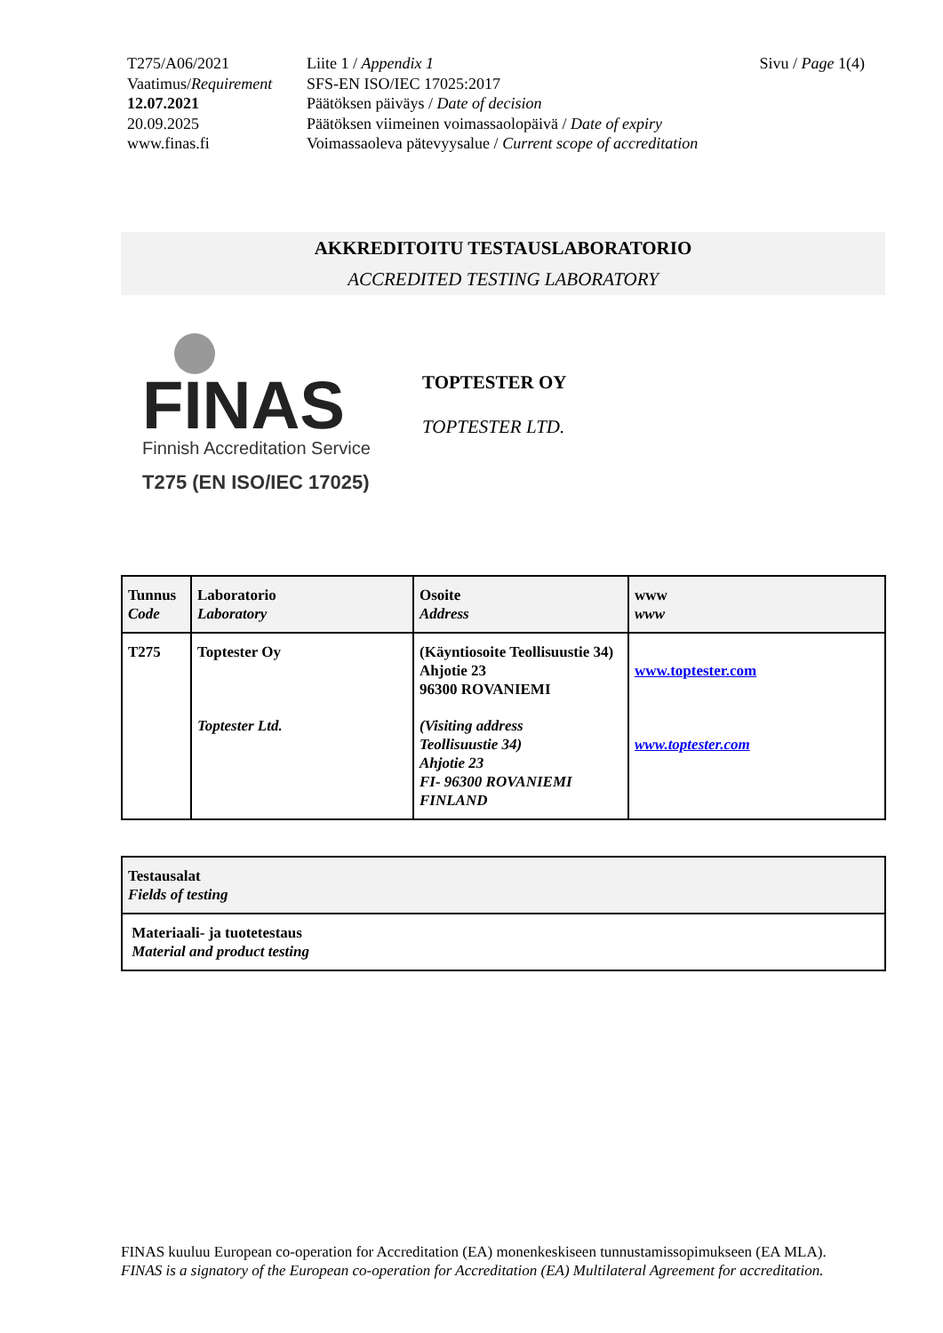| T275/A06/2021 | Liite 1 / Appendix 1 | Sivu / Page 1(4) |
| Vaatimus/ Requirement | SFS-EN ISO/IEC 17025:2017 | |
| 12.07.2021 | Päätöksen päiväys / Date of decision | |
| 20.09.2025 | Päätöksen viimeinen voimassaolopäivä / Date of expiry | |
| www.finas.fi | Voimassaoleva pätevyysalue / Current scope of accreditation | |
AKKREDITOITU TESTAUSLABORATORIO
ACCREDITED TESTING LABORATORY
FINAS
Finnish Accreditation Service
T275 (EN ISO/IEC 17025)
TOPTESTER OY
TOPTESTER LTD.
| Tunnus Code | Laboratorio Laboratory | Osoite Address | www www |
| T275 | Toptester Oy | (Käyntiosoite Teollisuustie 34) Ahjotie 23 96300 ROVANIEMI | www.toptester.com |
| | Toptester Ltd. | (Visiting address Teollisuustie 34) Ahjotie 23 FI- 96300 ROVANIEMI FINLAND | www.toptester.com |
| Testausalat Fields of testing |
| Materiaali- ja tuotetestaus Material and product testing |
FINAS kuuluu European co-operation for Accreditation (EA) monenkeskiseen tunnustamissopimukseen (EA MLA).
FINAS is a signatory of the European co-operation for Accreditation (EA) Multilateral Agreement for accreditation.